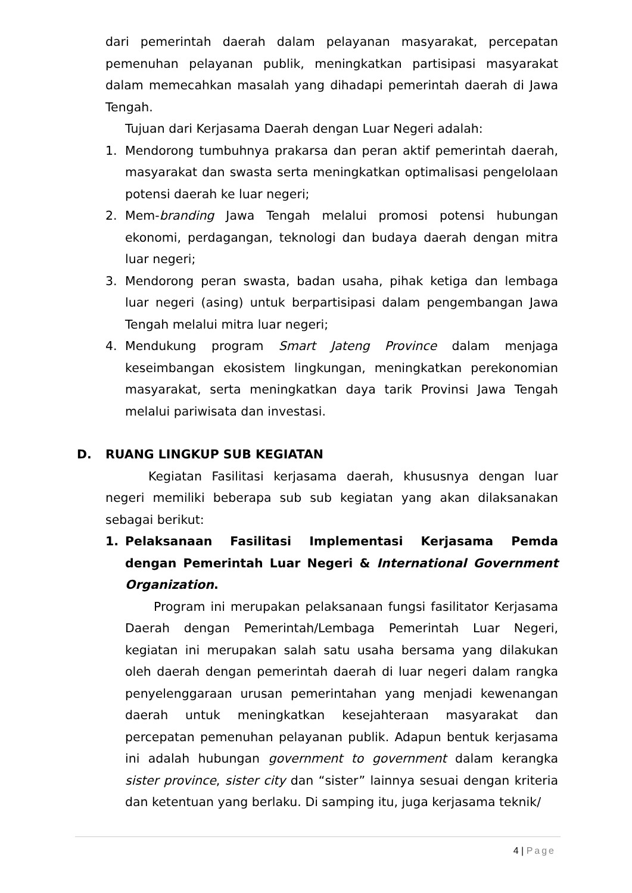dari pemerintah daerah dalam pelayanan masyarakat, percepatan pemenuhan pelayanan publik, meningkatkan partisipasi masyarakat dalam memecahkan masalah yang dihadapi pemerintah daerah di Jawa Tengah.
Tujuan dari Kerjasama Daerah dengan Luar Negeri adalah:
1. Mendorong tumbuhnya prakarsa dan peran aktif pemerintah daerah, masyarakat dan swasta serta meningkatkan optimalisasi pengelolaan potensi daerah ke luar negeri;
2. Mem-branding Jawa Tengah melalui promosi potensi hubungan ekonomi, perdagangan, teknologi dan budaya daerah dengan mitra luar negeri;
3. Mendorong peran swasta, badan usaha, pihak ketiga dan lembaga luar negeri (asing) untuk berpartisipasi dalam pengembangan Jawa Tengah melalui mitra luar negeri;
4. Mendukung program Smart Jateng Province dalam menjaga keseimbangan ekosistem lingkungan, meningkatkan perekonomian masyarakat, serta meningkatkan daya tarik Provinsi Jawa Tengah melalui pariwisata dan investasi.
D. RUANG LINGKUP SUB KEGIATAN
Kegiatan Fasilitasi kerjasama daerah, khususnya dengan luar negeri memiliki beberapa sub sub kegiatan yang akan dilaksanakan sebagai berikut:
1. Pelaksanaan Fasilitasi Implementasi Kerjasama Pemda dengan Pemerintah Luar Negeri & International Government Organization.
Program ini merupakan pelaksanaan fungsi fasilitator Kerjasama Daerah dengan Pemerintah/Lembaga Pemerintah Luar Negeri, kegiatan ini merupakan salah satu usaha bersama yang dilakukan oleh daerah dengan pemerintah daerah di luar negeri dalam rangka penyelenggaraan urusan pemerintahan yang menjadi kewenangan daerah untuk meningkatkan kesejahteraan masyarakat dan percepatan pemenuhan pelayanan publik. Adapun bentuk kerjasama ini adalah hubungan government to government dalam kerangka sister province, sister city dan “sister” lainnya sesuai dengan kriteria dan ketentuan yang berlaku. Di samping itu, juga kerjasama teknik/
4 | Page